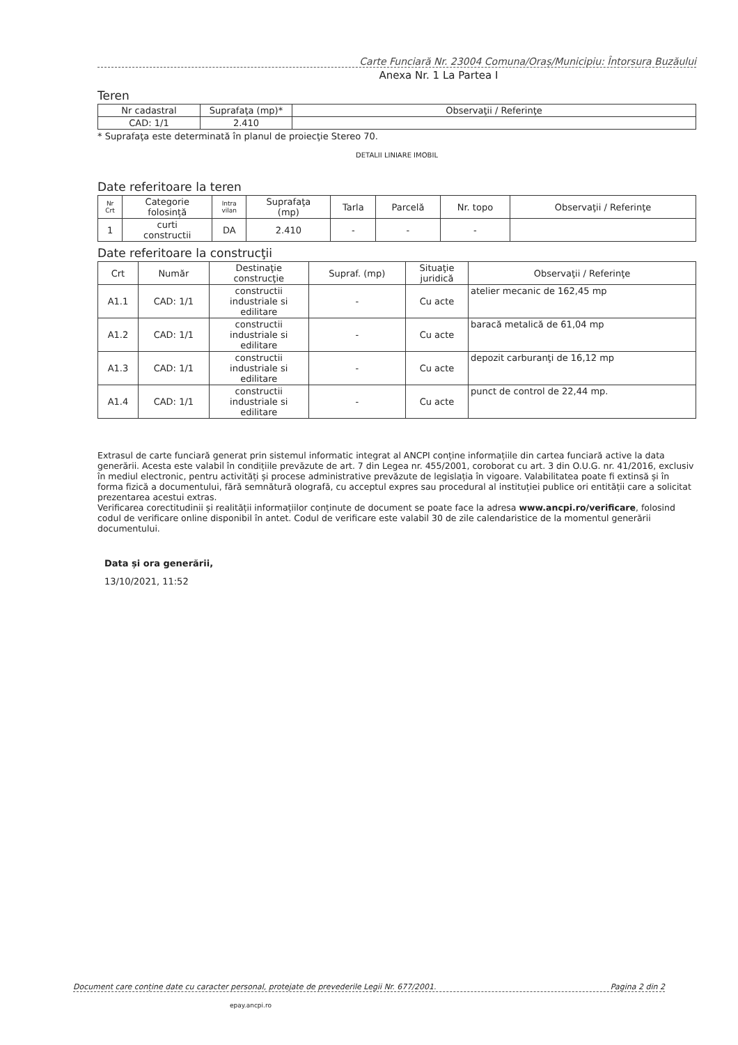Carte Funciară Nr. 23004 Comuna/Oraș/Municipiu: Întorsura Buzăului
Anexa Nr. 1 La Partea I
Teren
| Nr cadastral | Suprafaţa (mp)* | Observaţii / Referinţe |
| --- | --- | --- |
| CAD: 1/1 | 2.410 | |
* Suprafaţa este determinată în planul de proiecţie Stereo 70.
DETALII LINIARE IMOBIL
Date referitoare la teren
| Nr Crt | Categorie folosință | Intra vilan | Suprafaţa (mp) | Tarla | Parcelă | Nr. topo | Observaţii / Referinţe |
| --- | --- | --- | --- | --- | --- | --- | --- |
| 1 | curti constructii | DA | 2.410 | - | - | - | |
Date referitoare la construcţii
| Crt | Număr | Destinaţie construcţie | Supraf. (mp) | Situaţie juridică | Observaţii / Referinţe |
| --- | --- | --- | --- | --- | --- |
| A1.1 | CAD: 1/1 | constructii industriale si edilitare | - | Cu acte | atelier mecanic de 162,45 mp |
| A1.2 | CAD: 1/1 | constructii industriale si edilitare | - | Cu acte | baracă metalică de 61,04 mp |
| A1.3 | CAD: 1/1 | constructii industriale si edilitare | - | Cu acte | depozit carburanţi de 16,12 mp |
| A1.4 | CAD: 1/1 | constructii industriale si edilitare | - | Cu acte | punct de control de 22,44 mp. |
Extrasul de carte funciară generat prin sistemul informatic integrat al ANCPI conține informațiile din cartea funciară active la data generării. Acesta este valabil în condițiile prevăzute de art. 7 din Legea nr. 455/2001, coroborat cu art. 3 din O.U.G. nr. 41/2016, exclusiv în mediul electronic, pentru activități și procese administrative prevăzute de legislația în vigoare. Valabilitatea poate fi extinsă și în forma fizică a documentului, fără semnătură olografă, cu acceptul expres sau procedural al instituției publice ori entității care a solicitat prezentarea acestui extras.
Verificarea corectitudinii și realității informațiilor conținute de document se poate face la adresa www.ancpi.ro/verificare, folosind codul de verificare online disponibil în antet. Codul de verificare este valabil 30 de zile calendaristice de la momentul generării documentului.
Data și ora generării,
13/10/2021, 11:52
Document care conține date cu caracter personal, protejate de prevederile Legii Nr. 677/2001. Pagina 2 din 2
epay.ancpi.ro